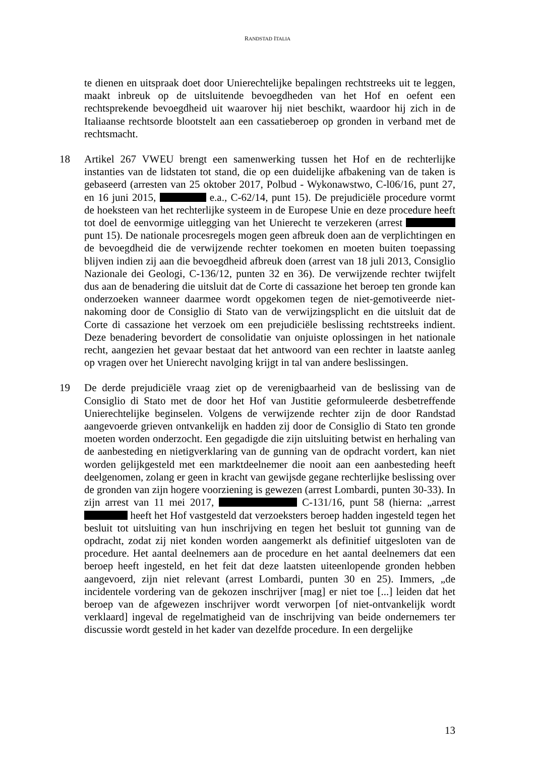RANDSTAD ITALIA
te dienen en uitspraak doet door Unierechtelijke bepalingen rechtstreeks uit te leggen, maakt inbreuk op de uitsluitende bevoegdheden van het Hof en oefent een rechtsprekende bevoegdheid uit waarover hij niet beschikt, waardoor hij zich in de Italiaanse rechtsorde blootstelt aan een cassatieberoep op gronden in verband met de rechtsmacht.
18 Artikel 267 VWEU brengt een samenwerking tussen het Hof en de rechterlijke instanties van de lidstaten tot stand, die op een duidelijke afbakening van de taken is gebaseerd (arresten van 25 oktober 2017, Polbud - Wykonawstwo, C-l06/16, punt 27, en 16 juni 2015, e.a., C-62/14, punt 15). De prejudiciële procedure vormt de hoeksteen van het rechterlijke systeem in de Europese Unie en deze procedure heeft tot doel de eenvormige uitlegging van het Unierecht te verzekeren (arrest punt 15). De nationale procesregels mogen geen afbreuk doen aan de verplichtingen en de bevoegdheid die de verwijzende rechter toekomen en moeten buiten toepassing blijven indien zij aan die bevoegdheid afbreuk doen (arrest van 18 juli 2013, Consiglio Nazionale dei Geologi, C-136/12, punten 32 en 36). De verwijzende rechter twijfelt dus aan de benadering die uitsluit dat de Corte di cassazione het beroep ten gronde kan onderzoeken wanneer daarmee wordt opgekomen tegen de niet-gemotiveerde niet-nakoming door de Consiglio di Stato van de verwijzingsplicht en die uitsluit dat de Corte di cassazione het verzoek om een prejudiciële beslissing rechtstreeks indient. Deze benadering bevordert de consolidatie van onjuiste oplossingen in het nationale recht, aangezien het gevaar bestaat dat het antwoord van een rechter in laatste aanleg op vragen over het Unierecht navolging krijgt in tal van andere beslissingen.
19 De derde prejudiciële vraag ziet op de verenigbaarheid van de beslissing van de Consiglio di Stato met de door het Hof van Justitie geformuleerde desbetreffende Unierechtelijke beginselen. Volgens de verwijzende rechter zijn de door Randstad aangevoerde grieven ontvankelijk en hadden zij door de Consiglio di Stato ten gronde moeten worden onderzocht. Een gegadigde die zijn uitsluiting betwist en herhaling van de aanbesteding en nietigverklaring van de gunning van de opdracht vordert, kan niet worden gelijkgesteld met een marktdeelnemer die nooit aan een aanbesteding heeft deelgenomen, zolang er geen in kracht van gewijsde gegane rechterlijke beslissing over de gronden van zijn hogere voorziening is gewezen (arrest Lombardi, punten 30-33). In zijn arrest van 11 mei 2017, C-131/16, punt 58 (hierna: „arrest heeft het Hof vastgesteld dat verzoeksters beroep hadden ingesteld tegen het besluit tot uitsluiting van hun inschrijving en tegen het besluit tot gunning van de opdracht, zodat zij niet konden worden aangemerkt als definitief uitgesloten van de procedure. Het aantal deelnemers aan de procedure en het aantal deelnemers dat een beroep heeft ingesteld, en het feit dat deze laatsten uiteenlopende gronden hebben aangevoerd, zijn niet relevant (arrest Lombardi, punten 30 en 25). Immers, „de incidentele vordering van de gekozen inschrijver [mag] er niet toe [...] leiden dat het beroep van de afgewezen inschrijver wordt verworpen [of niet-ontvankelijk wordt verklaard] ingeval de regelmatigheid van de inschrijving van beide ondernemers ter discussie wordt gesteld in het kader van dezelfde procedure. In een dergelijke
13